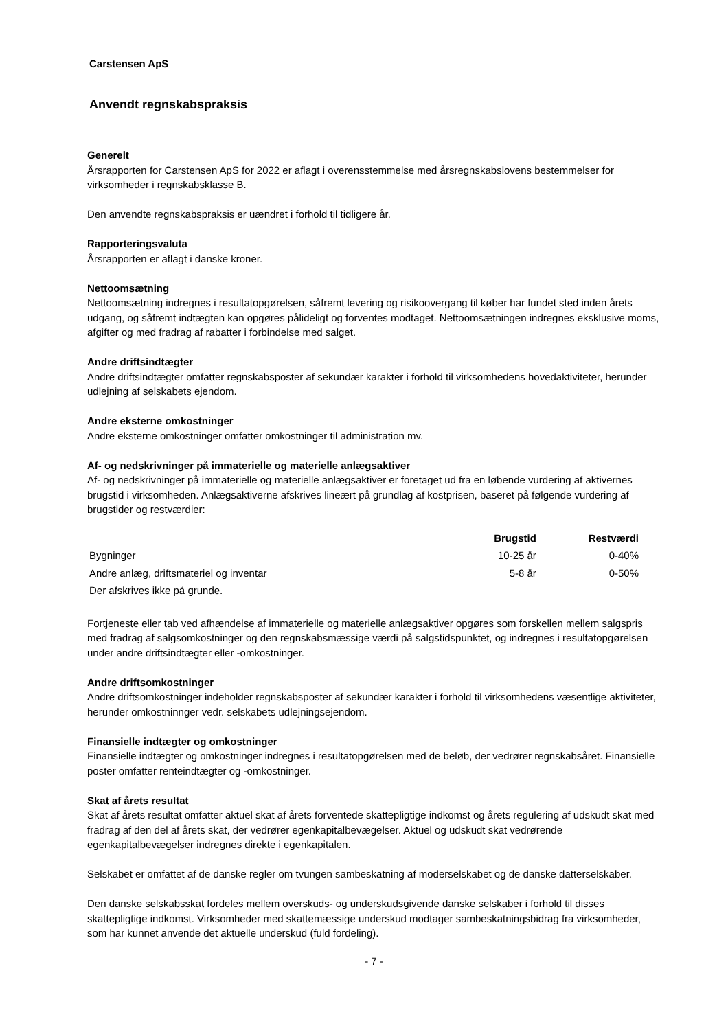Carstensen ApS
Anvendt regnskabspraksis
Generelt
Årsrapporten for Carstensen ApS for 2022 er aflagt i overensstemmelse med årsregnskabslovens bestemmelser for virksomheder i regnskabsklasse B.
Den anvendte regnskabspraksis er uændret i forhold til tidligere år.
Rapporteringsvaluta
Årsrapporten er aflagt i danske kroner.
Nettoomsætning
Nettoomsætning indregnes i resultatopgørelsen, såfremt levering og risikoovergang til køber har fundet sted inden årets udgang, og såfremt indtægten kan opgøres pålideligt og forventes modtaget. Nettoomsætningen indregnes eksklusive moms, afgifter og med fradrag af rabatter i forbindelse med salget.
Andre driftsindtægter
Andre driftsindtægter omfatter regnskabsposter af sekundær karakter i forhold til virksomhedens hovedaktiviteter, herunder udlejning af selskabets ejendom.
Andre eksterne omkostninger
Andre eksterne omkostninger omfatter omkostninger til administration mv.
Af- og nedskrivninger på immaterielle og materielle anlægsaktiver
Af- og nedskrivninger på immaterielle og materielle anlægsaktiver er foretaget ud fra en løbende vurdering af aktivernes brugstid i virksomheden. Anlægsaktiverne afskrives lineært på grundlag af kostprisen, baseret på følgende vurdering af brugstider og restværdier:
| | Brugstid | Restværdi |
| --- | --- | --- |
| Bygninger | 10-25 år | 0-40% |
| Andre anlæg, driftsmateriel og inventar | 5-8 år | 0-50% |
| Der afskrives ikke på grunde. | | |
Fortjeneste eller tab ved afhændelse af immaterielle og materielle anlægsaktiver opgøres som forskellen mellem salgspris med fradrag af salgsomkostninger og den regnskabsmæssige værdi på salgstidspunktet, og indregnes i resultatopgørelsen under andre driftsindtægter eller -omkostninger.
Andre driftsomkostninger
Andre driftsomkostninger indeholder regnskabsposter af sekundær karakter i forhold til virksomhedens væsentlige aktiviteter, herunder omkostninnger vedr. selskabets udlejningsejendom.
Finansielle indtægter og omkostninger
Finansielle indtægter og omkostninger indregnes i resultatopgørelsen med de beløb, der vedrører regnskabsåret. Finansielle poster omfatter renteindtægter og -omkostninger.
Skat af årets resultat
Skat af årets resultat omfatter aktuel skat af årets forventede skattepligtige indkomst og årets regulering af udskudt skat med fradrag af den del af årets skat, der vedrører egenkapitalbevægelser. Aktuel og udskudt skat vedrørende egenkapitalbevægelser indregnes direkte i egenkapitalen.
Selskabet er omfattet af de danske regler om tvungen sambeskatning af moderselskabet og de danske datterselskaber.
Den danske selskabsskat fordeles mellem overskuds- og underskudsgivende danske selskaber i forhold til disses skattepligtige indkomst. Virksomheder med skattemæssige underskud modtager sambeskatningsbidrag fra virksomheder, som har kunnet anvende det aktuelle underskud (fuld fordeling).
- 7 -